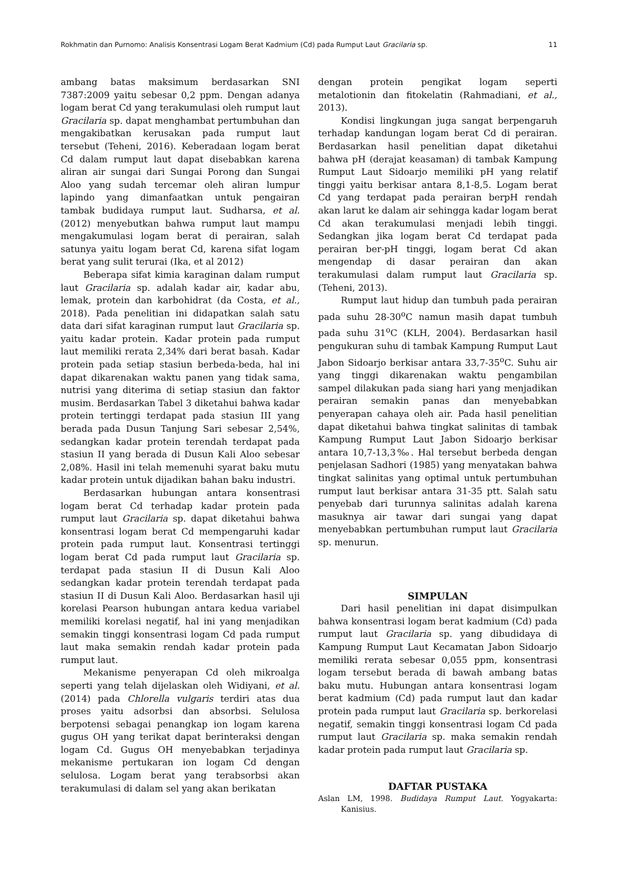Rokhmatin dan Purnomo: Analisis Konsentrasi Logam Berat Kadmium (Cd) pada Rumput Laut Gracilaria sp. 11
ambang batas maksimum berdasarkan SNI 7387:2009 yaitu sebesar 0,2 ppm. Dengan adanya logam berat Cd yang terakumulasi oleh rumput laut Gracilaria sp. dapat menghambat pertumbuhan dan mengakibatkan kerusakan pada rumput laut tersebut (Teheni, 2016). Keberadaan logam berat Cd dalam rumput laut dapat disebabkan karena aliran air sungai dari Sungai Porong dan Sungai Aloo yang sudah tercemar oleh aliran lumpur lapindo yang dimanfaatkan untuk pengairan tambak budidaya rumput laut. Sudharsa, et al. (2012) menyebutkan bahwa rumput laut mampu mengakumulasi logam berat di perairan, salah satunya yaitu logam berat Cd, karena sifat logam berat yang sulit terurai (Ika, et al 2012)
Beberapa sifat kimia karaginan dalam rumput laut Gracilaria sp. adalah kadar air, kadar abu, lemak, protein dan karbohidrat (da Costa, et al., 2018). Pada penelitian ini didapatkan salah satu data dari sifat karaginan rumput laut Gracilaria sp. yaitu kadar protein. Kadar protein pada rumput laut memiliki rerata 2,34% dari berat basah. Kadar protein pada setiap stasiun berbeda-beda, hal ini dapat dikarenakan waktu panen yang tidak sama, nutrisi yang diterima di setiap stasiun dan faktor musim. Berdasarkan Tabel 3 diketahui bahwa kadar protein tertinggi terdapat pada stasiun III yang berada pada Dusun Tanjung Sari sebesar 2,54%, sedangkan kadar protein terendah terdapat pada stasiun II yang berada di Dusun Kali Aloo sebesar 2,08%. Hasil ini telah memenuhi syarat baku mutu kadar protein untuk dijadikan bahan baku industri.
Berdasarkan hubungan antara konsentrasi logam berat Cd terhadap kadar protein pada rumput laut Gracilaria sp. dapat diketahui bahwa konsentrasi logam berat Cd mempengaruhi kadar protein pada rumput laut. Konsentrasi tertinggi logam berat Cd pada rumput laut Gracilaria sp. terdapat pada stasiun II di Dusun Kali Aloo sedangkan kadar protein terendah terdapat pada stasiun II di Dusun Kali Aloo. Berdasarkan hasil uji korelasi Pearson hubungan antara kedua variabel memiliki korelasi negatif, hal ini yang menjadikan semakin tinggi konsentrasi logam Cd pada rumput laut maka semakin rendah kadar protein pada rumput laut.
Mekanisme penyerapan Cd oleh mikroalga seperti yang telah dijelaskan oleh Widiyani, et al. (2014) pada Chlorella vulgaris terdiri atas dua proses yaitu adsorbsi dan absorbsi. Selulosa berpotensi sebagai penangkap ion logam karena gugus OH yang terikat dapat berinteraksi dengan logam Cd. Gugus OH menyebabkan terjadinya mekanisme pertukaran ion logam Cd dengan selulosa. Logam berat yang terabsorbsi akan terakumulasi di dalam sel yang akan berikatan
dengan protein pengikat logam seperti metalotionin dan fitokelatin (Rahmadiani, et al., 2013).
Kondisi lingkungan juga sangat berpengaruh terhadap kandungan logam berat Cd di perairan. Berdasarkan hasil penelitian dapat diketahui bahwa pH (derajat keasaman) di tambak Kampung Rumput Laut Sidoarjo memiliki pH yang relatif tinggi yaitu berkisar antara 8,1-8,5. Logam berat Cd yang terdapat pada perairan berpH rendah akan larut ke dalam air sehingga kadar logam berat Cd akan terakumulasi menjadi lebih tinggi. Sedangkan jika logam berat Cd terdapat pada perairan ber-pH tinggi, logam berat Cd akan mengendap di dasar perairan dan akan terakumulasi dalam rumput laut Gracilaria sp. (Teheni, 2013).
Rumput laut hidup dan tumbuh pada perairan pada suhu 28-30<sup>o</sup>C namun masih dapat tumbuh pada suhu 31<sup>o</sup>C (KLH, 2004). Berdasarkan hasil pengukuran suhu di tambak Kampung Rumput Laut Jabon Sidoarjo berkisar antara 33,7-35<sup>o</sup>C. Suhu air yang tinggi dikarenakan waktu pengambilan sampel dilakukan pada siang hari yang menjadikan perairan semakin panas dan menyebabkan penyerapan cahaya oleh air. Pada hasil penelitian dapat diketahui bahwa tingkat salinitas di tambak Kampung Rumput Laut Jabon Sidoarjo berkisar antara 10,7-13,3‰. Hal tersebut berbeda dengan penjelasan Sadhori (1985) yang menyatakan bahwa tingkat salinitas yang optimal untuk pertumbuhan rumput laut berkisar antara 31-35 ptt. Salah satu penyebab dari turunnya salinitas adalah karena masuknya air tawar dari sungai yang dapat menyebabkan pertumbuhan rumput laut Gracilaria sp. menurun.
SIMPULAN
Dari hasil penelitian ini dapat disimpulkan bahwa konsentrasi logam berat kadmium (Cd) pada rumput laut Gracilaria sp. yang dibudidaya di Kampung Rumput Laut Kecamatan Jabon Sidoarjo memiliki rerata sebesar 0,055 ppm, konsentrasi logam tersebut berada di bawah ambang batas baku mutu. Hubungan antara konsentrasi logam berat kadmium (Cd) pada rumput laut dan kadar protein pada rumput laut Gracilaria sp. berkorelasi negatif, semakin tinggi konsentrasi logam Cd pada rumput laut Gracilaria sp. maka semakin rendah kadar protein pada rumput laut Gracilaria sp.
DAFTAR PUSTAKA
Aslan LM, 1998. Budidaya Rumput Laut. Yogyakarta: Kanisius.